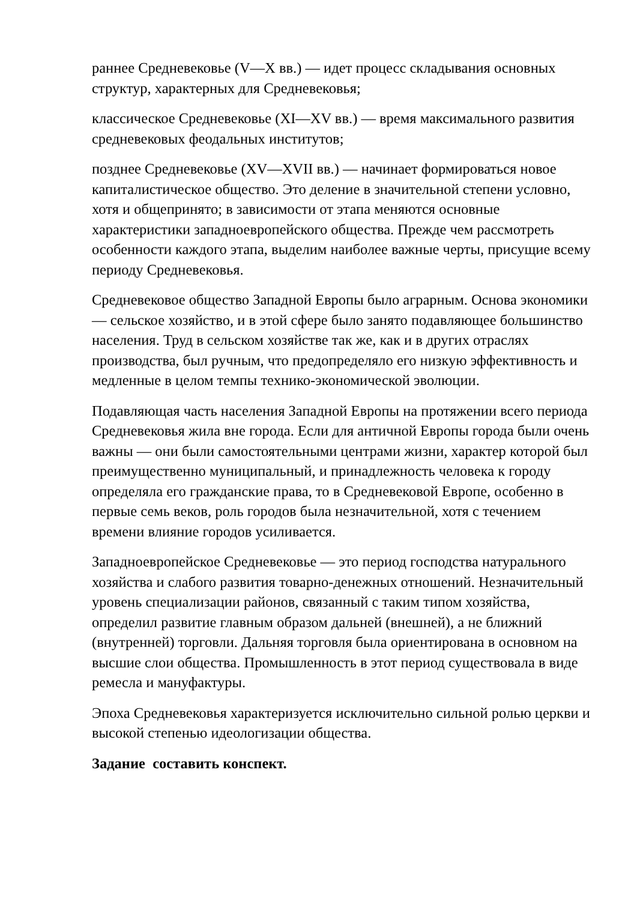раннее Средневековье (V—X вв.) — идет процесс складывания основных структур, характерных для Средневековья;
классическое Средневековье (XI—XV вв.) — время максимального развития средневековых феодальных институтов;
позднее Средневековье (XV—XVII вв.) — начинает формироваться новое капиталистическое общество. Это деление в значительной степени условно, хотя и общепринято; в зависимости от этапа меняются основные характеристики западноевропейского общества. Прежде чем рассмотреть особенности каждого этапа, выделим наиболее важные черты, присущие всему периоду Средневековья.
Средневековое общество Западной Европы было аграрным. Основа экономики — сельское хозяйство, и в этой сфере было занято подавляющее большинство населения. Труд в сельском хозяйстве так же, как и в других отраслях производства, был ручным, что предопределяло его низкую эффективность и медленные в целом темпы технико-экономической эволюции.
Подавляющая часть населения Западной Европы на протяжении всего периода Средневековья жила вне города. Если для античной Европы города были очень важны — они были самостоятельными центрами жизни, характер которой был преимущественно муниципальный, и принадлежность человека к городу определяла его гражданские права, то в Средневековой Европе, особенно в первые семь веков, роль городов была незначительной, хотя с течением времени влияние городов усиливается.
Западноевропейское Средневековье — это период господства натурального хозяйства и слабого развития товарно-денежных отношений. Незначительный уровень специализации районов, связанный с таким типом хозяйства, определил развитие главным образом дальней (внешней), а не ближний (внутренней) торговли. Дальняя торговля была ориентирована в основном на высшие слои общества. Промышленность в этот период существовала в виде ремесла и мануфактуры.
Эпоха Средневековья характеризуется исключительно сильной ролью церкви и высокой степенью идеологизации общества.
Задание составить конспект.